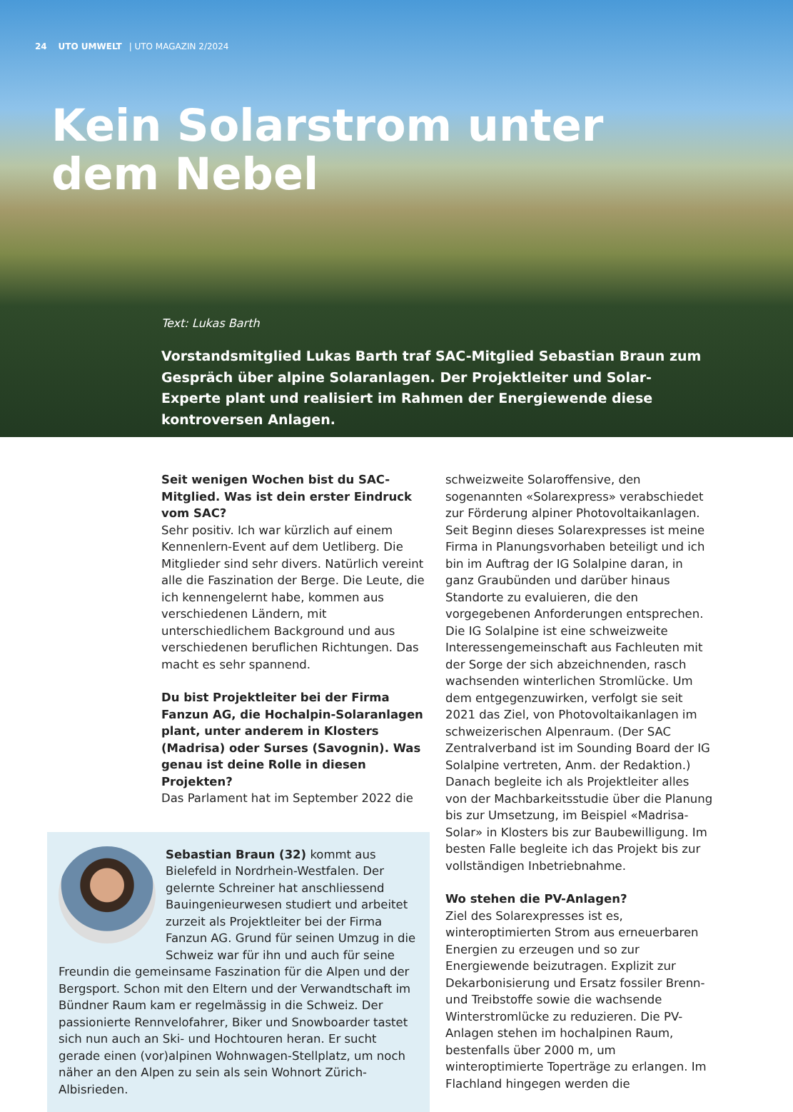24 UTO UMWELT | UTO MAGAZIN 2/2024
Kein Solarstrom unter
dem Nebel
Text: Lukas Barth
Vorstandsmitglied Lukas Barth traf SAC-Mitglied Sebastian Braun zum Gespräch über alpine Solaranlagen. Der Projektleiter und Solar-Experte plant und realisiert im Rahmen der Energiewende diese kontroversen Anlagen.
Seit wenigen Wochen bist du SAC-Mitglied. Was ist dein erster Eindruck vom SAC?
Sehr positiv. Ich war kürzlich auf einem Kennenlern-Event auf dem Uetliberg. Die Mitglieder sind sehr divers. Natürlich vereint alle die Faszination der Berge. Die Leute, die ich kennengelernt habe, kommen aus verschiedenen Ländern, mit unterschiedlichem Background und aus verschiedenen beruflichen Richtungen. Das macht es sehr spannend.
Du bist Projektleiter bei der Firma Fanzun AG, die Hochalpin-Solaranlagen plant, unter anderem in Klosters (Madrisa) oder Surses (Savognin). Was genau ist deine Rolle in diesen Projekten?
Das Parlament hat im September 2022 die
Sebastian Braun (32) kommt aus Bielefeld in Nordrhein-Westfalen. Der gelernte Schreiner hat anschliessend Bauingenieurwesen studiert und arbeitet zurzeit als Projektleiter bei der Firma Fanzun AG. Grund für seinen Umzug in die Schweiz war für ihn und auch für seine Freundin die gemeinsame Faszination für die Alpen und der Bergsport. Schon mit den Eltern und der Verwandtschaft im Bündner Raum kam er regelmässig in die Schweiz. Der passionierte Rennvelofahrer, Biker und Snowboarder tastet sich nun auch an Ski- und Hochtouren heran. Er sucht gerade einen (vor)alpinen Wohnwagen-Stellplatz, um noch näher an den Alpen zu sein als sein Wohnort Zürich-Albisrieden.
schweizweite Solaroffensive, den sogenannten «Solarexpress» verabschiedet zur Förderung alpiner Photovoltaikanlagen. Seit Beginn dieses Solarexpresses ist meine Firma in Planungsvorhaben beteiligt und ich bin im Auftrag der IG Solalpine daran, in ganz Graubünden und darüber hinaus Standorte zu evaluieren, die den vorgegebenen Anforderungen entsprechen. Die IG Solalpine ist eine schweizweite Interessengemeinschaft aus Fachleuten mit der Sorge der sich abzeichnenden, rasch wachsenden winterlichen Stromlücke. Um dem entgegenzuwirken, verfolgt sie seit 2021 das Ziel, von Photovoltaikanlagen im schweizerischen Alpenraum. (Der SAC Zentralverband ist im Sounding Board der IG Solalpine vertreten, Anm. der Redaktion.) Danach begleite ich als Projektleiter alles von der Machbarkeitsstudie über die Planung bis zur Umsetzung, im Beispiel «Madrisa-Solar» in Klosters bis zur Baubewilligung. Im besten Falle begleite ich das Projekt bis zur vollständigen Inbetriebnahme.
Wo stehen die PV-Anlagen?
Ziel des Solarexpresses ist es, winteroptimierten Strom aus erneuerbaren Energien zu erzeugen und so zur Energiewende beizutragen. Explizit zur Dekarbonisierung und Ersatz fossiler Brenn- und Treibstoffe sowie die wachsende Winterstromlücke zu reduzieren. Die PV-Anlagen stehen im hochalpinen Raum, bestenfalls über 2000 m, um winteroptimierte Toperträge zu erlangen. Im Flachland hingegen werden die